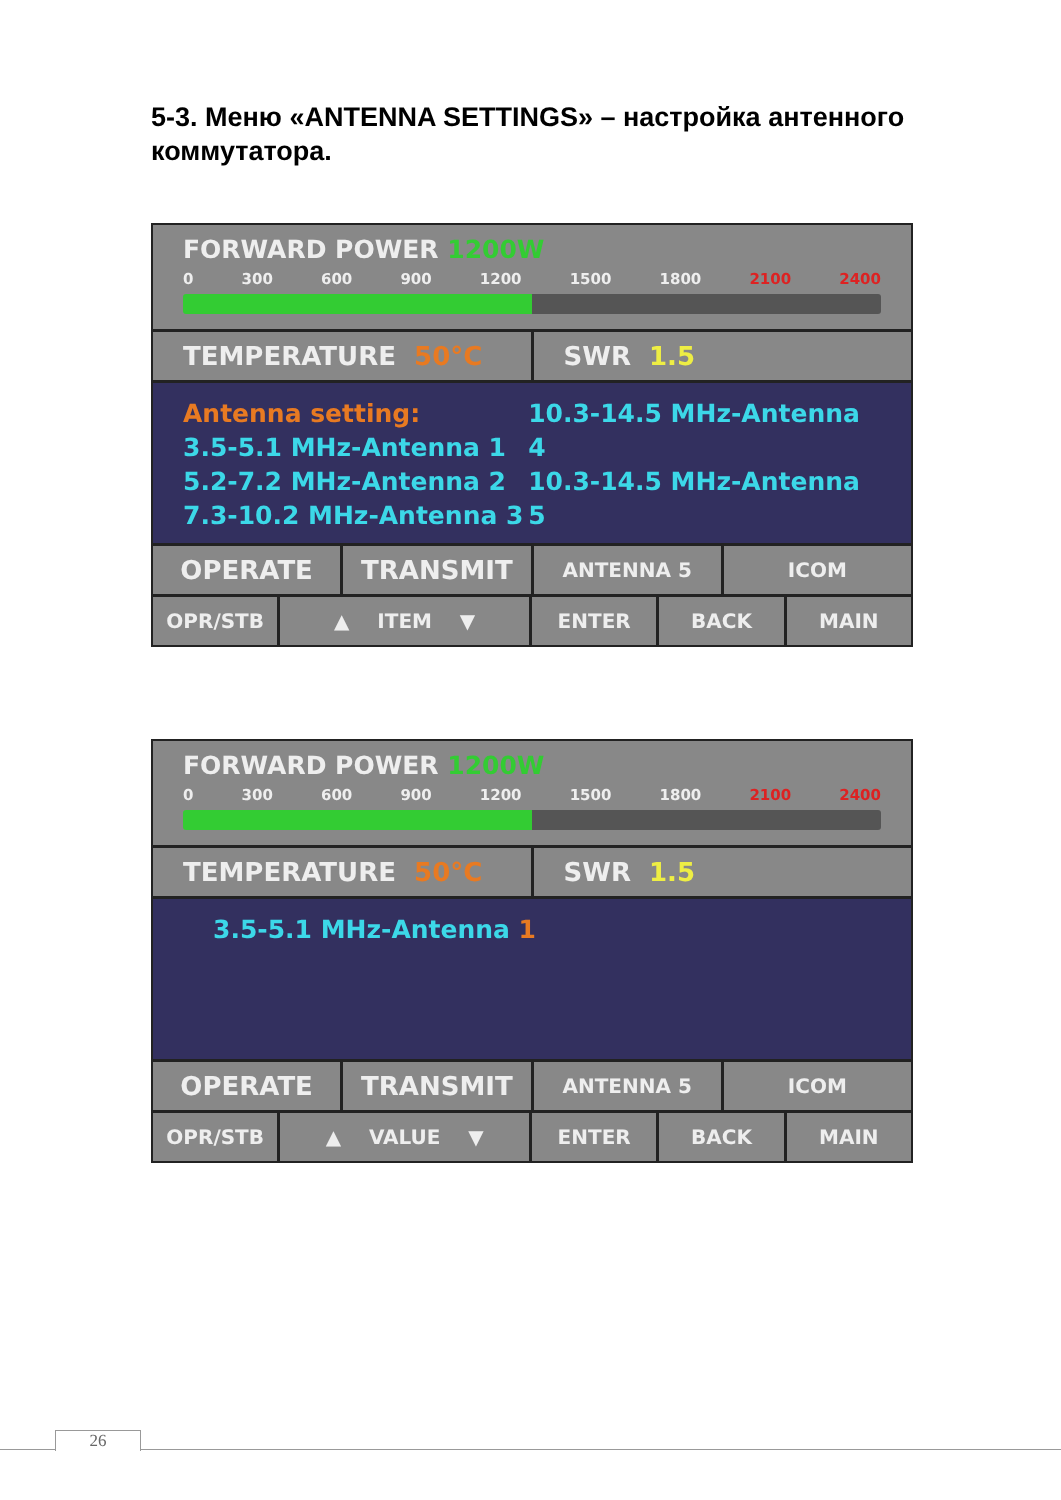5-3. Меню «ANTENNA SETTINGS» – настройка антенного коммутатора.
FORWARD POWER 1200W
0 300 600 900 1200 1500 1800 2100 2400
TEMPERATURE 50°C SWR 1.5
Antenna setting:
3.5-5.1 MHz-Antenna 1
5.2-7.2 MHz-Antenna 2
7.3-10.2 MHz-Antenna 3
10.3-14.5 MHz-Antenna 4
10.3-14.5 MHz-Antenna 5
OPERATE TRANSMIT
ANTENNA 5 ICOM
OPR/STB ▲ ITEM ▼ ENTER BACK MAIN
FORWARD POWER 1200W
0 300 600 900 1200 1500 1800 2100 2400
TEMPERATURE 50°C SWR 1.5
3.5-5.1 MHz-Antenna 1
OPERATE TRANSMIT
ANTENNA 5 ICOM
OPR/STB ▲ VALUE ▼ ENTER BACK MAIN
26